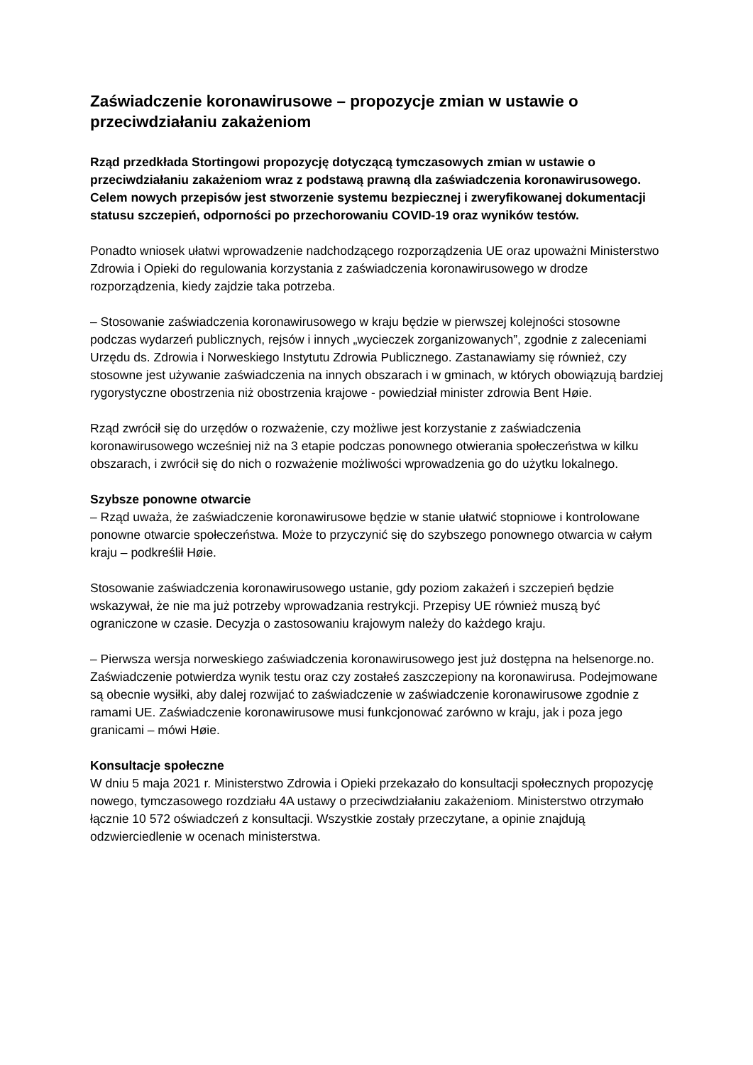Zaświadczenie koronawirusowe – propozycje zmian w ustawie o przeciwdziałaniu zakażeniom
Rząd przedkłada Stortingowi propozycję dotyczącą tymczasowych zmian w ustawie o przeciwdziałaniu zakażeniom wraz z podstawą prawną dla zaświadczenia koronawirusowego. Celem nowych przepisów jest stworzenie systemu bezpiecznej i zweryfikowanej dokumentacji statusu szczepień, odporności po przechorowaniu COVID-19 oraz wyników testów.
Ponadto wniosek ułatwi wprowadzenie nadchodzącego rozporządzenia UE oraz upoważni Ministerstwo Zdrowia i Opieki do regulowania korzystania z zaświadczenia koronawirusowego w drodze rozporządzenia, kiedy zajdzie taka potrzeba.
– Stosowanie zaświadczenia koronawirusowego w kraju będzie w pierwszej kolejności stosowne podczas wydarzeń publicznych, rejsów i innych „wycieczek zorganizowanych”, zgodnie z zaleceniami Urzędu ds. Zdrowia i Norweskiego Instytutu Zdrowia Publicznego. Zastanawiamy się również, czy stosowne jest używanie zaświadczenia na innych obszarach i w gminach, w których obowiązują bardziej rygorystyczne obostrzenia niż obostrzenia krajowe - powiedział minister zdrowia Bent Høie.
Rząd zwrócił się do urzędów o rozważenie, czy możliwe jest korzystanie z zaświadczenia koronawirusowego wcześniej niż na 3 etapie podczas ponownego otwierania społeczeństwa w kilku obszarach, i zwrócił się do nich o rozważenie możliwości wprowadzenia go do użytku lokalnego.
Szybsze ponowne otwarcie
– Rząd uważa, że zaświadczenie koronawirusowe będzie w stanie ułatwić stopniowe i kontrolowane ponowne otwarcie społeczeństwa. Może to przyczynić się do szybszego ponownego otwarcia w całym kraju – podkreślił Høie.
Stosowanie zaświadczenia koronawirusowego ustanie, gdy poziom zakażeń i szczepień będzie wskazywał, że nie ma już potrzeby wprowadzania restrykcji. Przepisy UE również muszą być ograniczone w czasie. Decyzja o zastosowaniu krajowym należy do każdego kraju.
– Pierwsza wersja norweskiego zaświadczenia koronawirusowego jest już dostępna na helsenorge.no. Zaświadczenie potwierdza wynik testu oraz czy zostałeś zaszczepiony na koronawirusa. Podejmowane są obecnie wysiłki, aby dalej rozwijać to zaświadczenie w zaświadczenie koronawirusowe zgodnie z ramami UE. Zaświadczenie koronawirusowe musi funkcjonować zarówno w kraju, jak i poza jego granicami – mówi Høie.
Konsultacje społeczne
W dniu 5 maja 2021 r. Ministerstwo Zdrowia i Opieki przekazało do konsultacji społecznych propozycję nowego, tymczasowego rozdziału 4A ustawy o przeciwdziałaniu zakażeniom. Ministerstwo otrzymało łącznie 10 572 oświadczeń z konsultacji. Wszystkie zostały przeczytane, a opinie znajdują odzwierciedlenie w ocenach ministerstwa.